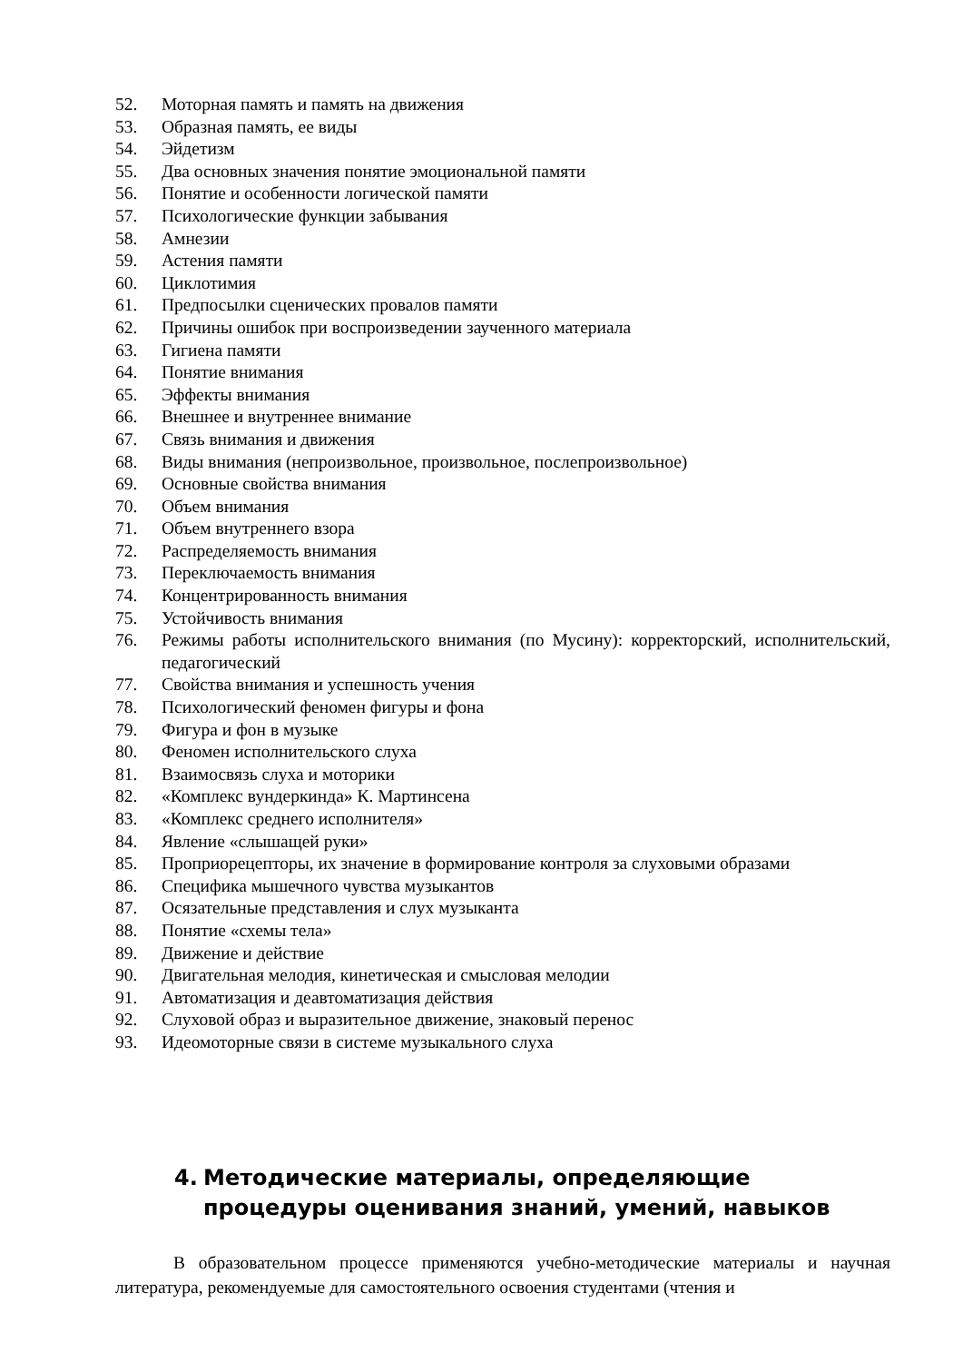52. Моторная память и память на движения
53. Образная память, ее виды
54. Эйдетизм
55. Два основных значения понятие эмоциональной памяти
56. Понятие и особенности логической памяти
57. Психологические функции забывания
58. Амнезии
59. Астения памяти
60. Циклотимия
61. Предпосылки сценических провалов памяти
62. Причины ошибок при воспроизведении заученного материала
63. Гигиена памяти
64. Понятие внимания
65. Эффекты внимания
66. Внешнее и внутреннее внимание
67. Связь внимания и движения
68. Виды внимания (непроизвольное, произвольное, послепроизвольное)
69. Основные свойства внимания
70. Объем внимания
71. Объем внутреннего взора
72. Распределяемость внимания
73. Переключаемость внимания
74. Концентрированность внимания
75. Устойчивость внимания
76. Режимы работы исполнительского внимания (по Мусину): корректорский, исполнительский, педагогический
77. Свойства внимания и успешность учения
78. Психологический феномен фигуры и фона
79. Фигура и фон в музыке
80. Феномен исполнительского слуха
81. Взаимосвязь слуха и моторики
82. «Комплекс вундеркинда» К. Мартинсена
83. «Комплекс среднего исполнителя»
84. Явление «слышащей руки»
85. Проприорецепторы, их значение в формирование контроля за слуховыми образами
86. Специфика мышечного чувства музыкантов
87. Осязательные представления и слух музыканта
88. Понятие «схемы тела»
89. Движение и действие
90. Двигательная мелодия, кинетическая и смысловая мелодии
91. Автоматизация и деавтоматизация действия
92. Слуховой образ и выразительное движение, знаковый перенос
93. Идеомоторные связи в системе музыкального слуха
4. Методические материалы, определяющие процедуры оценивания знаний, умений, навыков
В образовательном процессе применяются учебно-методические материалы и научная литература, рекомендуемые для самостоятельного освоения студентами (чтения и